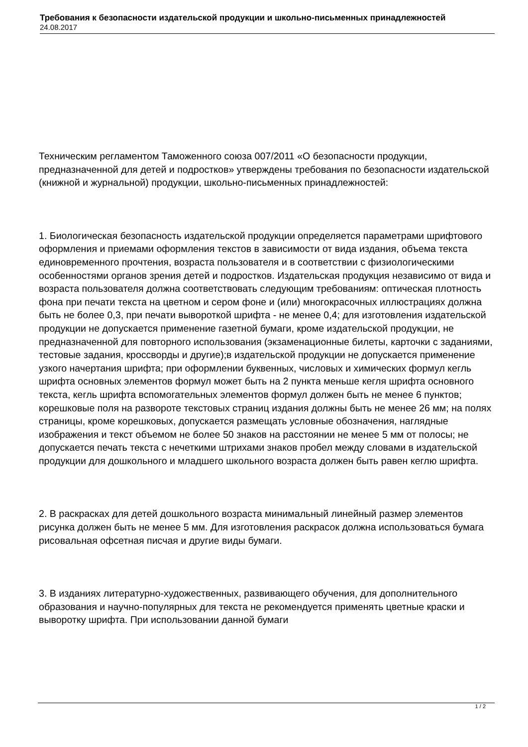Требования к безопасности издательской продукции и школьно-письменных принадлежностей
24.08.2017
Техническим регламентом Таможенного союза 007/2011 «О безопасности продукции, предназначенной для детей и подростков» утверждены требования по безопасности издательской (книжной и журнальной) продукции, школьно-письменных принадлежностей:
1. Биологическая безопасность издательской продукции определяется параметрами шрифтового оформления и приемами оформления текстов в зависимости от вида издания, объема текста единовременного прочтения, возраста пользователя и в соответствии с физиологическими особенностями органов зрения детей и подростков. Издательская продукция независимо от вида и возраста пользователя должна соответствовать следующим требованиям: оптическая плотность фона при печати текста на цветном и сером фоне и (или) многокрасочных иллюстрациях должна быть не более 0,3, при печати выворотк­ой шрифта - не менее 0,4; для изготовления издательской продукции не допускается применение газетной бумаги, кроме издательской продукции, не предназначенной для повторного использования (экзаменационные билеты, карточки с заданиями, тестовые задания, кроссворды и другие);в издательской продукции не допускается применение узкого начертания шрифта; при оформлении буквенных, числовых и химических формул кегль шрифта основных элементов формул может быть на 2 пункта меньше кегля шрифта основного текста, кегль шрифта вспомогательных элементов формул должен быть не менее 6 пунктов; корешковые поля на развороте текстовых страниц издания должны быть не менее 26 мм; на полях страницы, кроме корешковых, допускается размещать условные обозначения, наглядные изображения и текст объемом не более 50 знаков на расстоянии не менее 5 мм от полосы; не допускается печать текста с нечеткими штрихами знаков пробел между словами в издательской продукции для дошкольного и младшего школьного возраста должен быть равен кеглю шрифта.
2. В раскрасках для детей дошкольного возраста минимальный линейный размер элементов рисунка должен быть не менее 5 мм. Для изготовления раскрасок должна использоваться бумага рисовальная офсетная писчая и другие виды бумаги.
3. В изданиях литературно-художественных, развивающего обучения, для дополнительного образования и научно-популярных для текста не рекомендуется применять цветные краски и выворотку шрифта. При использовании данной бумаги
1 / 2